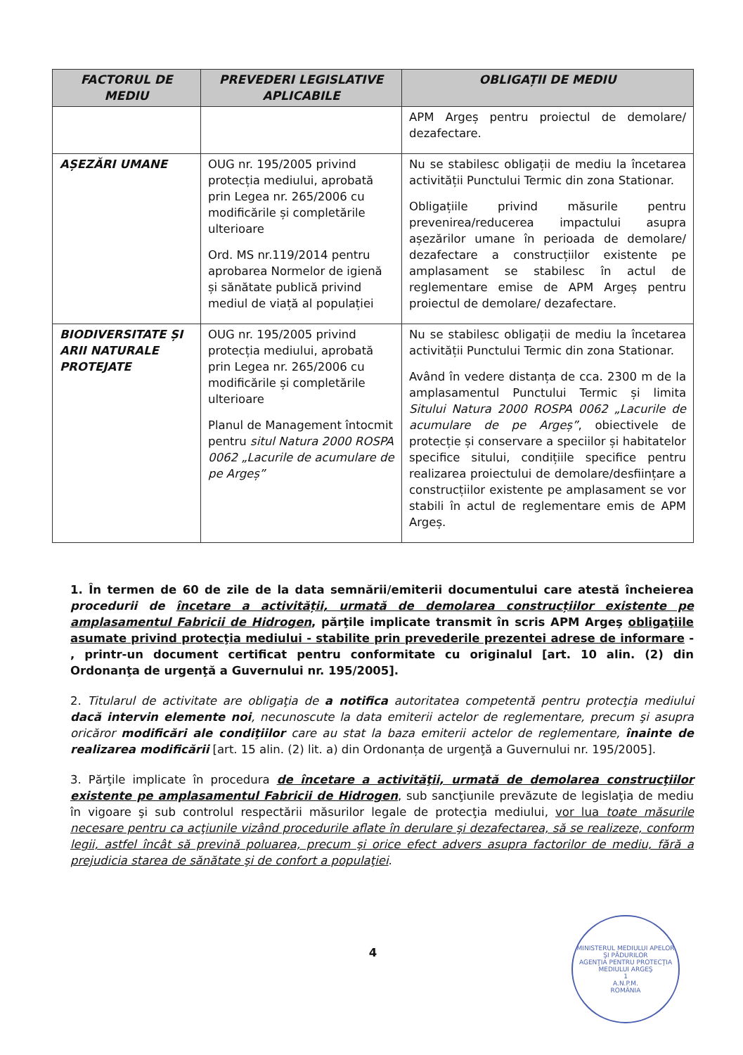| FACTORUL DE MEDIU | PREVEDERI LEGISLATIVE APLICABILE | OBLIGAȚII DE MEDIU |
| --- | --- | --- |
| | | APM Argeș pentru proiectul de demolare/ dezafectare. |
| AȘEZĂRI UMANE | OUG nr. 195/2005 privind protecția mediului, aprobată prin Legea nr. 265/2006 cu modificările și completările ulterioare Ord. MS nr.119/2014 pentru aprobarea Normelor de igienă și sănătate publică privind mediul de viață al populației | Nu se stabilesc obligații de mediu la încetarea activității Punctului Termic din zona Stationar. Obligațiile privind măsurile pentru prevenirea/reducerea impactului asupra așezărilor umane în perioada de demolare/ dezafectare a construcțiilor existente pe amplasament se stabilesc în actul de reglementare emise de APM Argeș pentru proiectul de demolare/ dezafectare. |
| BIODIVERSITATE ȘI ARII NATURALE PROTEJATE | OUG nr. 195/2005 privind protecția mediului, aprobată prin Legea nr. 265/2006 cu modificările și completările ulterioare Planul de Management întocmit pentru situl Natura 2000 ROSPA 0062 „Lacurile de acumulare de pe Argeș” | Nu se stabilesc obligații de mediu la încetarea activității Punctului Termic din zona Stationar. Având în vedere distanța de cca. 2300 m de la amplasamentul Punctului Termic și limita Sitului Natura 2000 ROSPA 0062 „Lacurile de acumulare de pe Argeș” , obiectivele de protecție și conservare a speciilor și habitatelor specifice sitului, condițiile specifice pentru realizarea proiectului de demolare/desființare a construcțiilor existente pe amplasament se vor stabili în actul de reglementare emis de APM Argeș. |
1. În termen de 60 de zile de la data semnării/emiterii documentului care atestă încheierea procedurii de încetare a activității, urmată de demolarea construcțiilor existente pe amplasamentul Fabricii de Hidrogen, părţile implicate transmit în scris APM Argeş obligaţiile asumate privind protecţia mediului - stabilite prin prevederile prezentei adrese de informare - , printr-un document certificat pentru conformitate cu originalul [art. 10 alin. (2) din Ordonanţa de urgenţă a Guvernului nr. 195/2005].
2. Titularul de activitate are obligaţia de a notifica autoritatea competentă pentru protecţia mediului dacă intervin elemente noi, necunoscute la data emiterii actelor de reglementare, precum şi asupra oricăror modificări ale condiţiilor care au stat la baza emiterii actelor de reglementare, înainte de realizarea modificării [art. 15 alin. (2) lit. a) din Ordonanța de urgenţă a Guvernului nr. 195/2005].
3. Părţile implicate în procedura de încetare a activităţii, urmată de demolarea construcţiilor existente pe amplasamentul Fabricii de Hidrogen, sub sancţiunile prevăzute de legislaţia de mediu în vigoare şi sub controlul respectării măsurilor legale de protecţia mediului, vor lua toate măsurile necesare pentru ca acţiunile vizând procedurile aflate în derulare şi dezafectarea, să se realizeze, conform legii, astfel încât să prevină poluarea, precum şi orice efect advers asupra factorilor de mediu, fără a prejudicia starea de sănătate şi de confort a populaţiei.
4
MINISTERUL MEDIULUI APELOR ŞI PĂDURILOR
AGENŢIA PENTRU PROTECŢIA MEDIULUI ARGEŞ
1
A.N.P.M.
ROMÂNIA